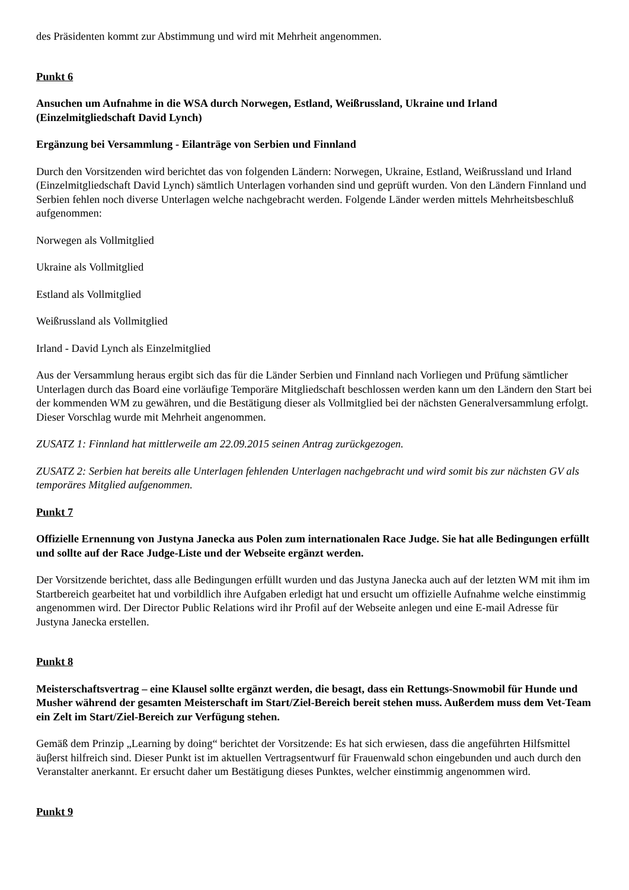des Präsidenten kommt zur Abstimmung und wird mit Mehrheit angenommen.
Punkt 6
Ansuchen um Aufnahme in die WSA durch Norwegen, Estland, Weißrussland, Ukraine und Irland (Einzelmitgliedschaft David Lynch)
Ergänzung bei Versammlung - Eilanträge von Serbien und Finnland
Durch den Vorsitzenden wird berichtet das von folgenden Ländern: Norwegen, Ukraine, Estland, Weißrussland und Irland (Einzelmitgliedschaft David Lynch) sämtlich Unterlagen vorhanden sind und geprüft wurden. Von den Ländern Finnland und Serbien fehlen noch diverse Unterlagen welche nachgebracht werden. Folgende Länder werden mittels Mehrheitsbeschluß aufgenommen:
Norwegen als Vollmitglied
Ukraine als Vollmitglied
Estland als Vollmitglied
Weißrussland als Vollmitglied
Irland - David Lynch als Einzelmitglied
Aus der Versammlung heraus ergibt sich das für die Länder Serbien und Finnland nach Vorliegen und Prüfung sämtlicher Unterlagen durch das Board eine vorläufige Temporäre Mitgliedschaft beschlossen werden kann um den Ländern den Start bei der kommenden WM zu gewähren, und die Bestätigung dieser als Vollmitglied bei der nächsten Generalversammlung erfolgt. Dieser Vorschlag wurde mit Mehrheit angenommen.
ZUSATZ 1: Finnland hat mittlerweile am 22.09.2015 seinen Antrag zurückgezogen.
ZUSATZ 2: Serbien hat bereits alle Unterlagen fehlenden Unterlagen nachgebracht und wird somit bis zur nächsten GV als temporäres Mitglied aufgenommen.
Punkt 7
Offizielle Ernennung von Justyna Janecka aus Polen zum internationalen Race Judge. Sie hat alle Bedingungen erfüllt und sollte auf der Race Judge-Liste und der Webseite ergänzt werden.
Der Vorsitzende berichtet, dass alle Bedingungen erfüllt wurden und das Justyna Janecka auch auf der letzten WM mit ihm im Startbereich gearbeitet hat und vorbildlich ihre Aufgaben erledigt hat und ersucht um offizielle Aufnahme welche einstimmig angenommen wird. Der Director Public Relations wird ihr Profil auf der Webseite anlegen und eine E-mail Adresse für Justyna Janecka erstellen.
Punkt 8
Meisterschaftsvertrag – eine Klausel sollte ergänzt werden, die besagt, dass ein Rettungs-Snowmobil für Hunde und Musher während der gesamten Meisterschaft im Start/Ziel-Bereich bereit stehen muss. Außerdem muss dem Vet-Team ein Zelt im Start/Ziel-Bereich zur Verfügung stehen.
Gemäß dem Prinzip „Learning by doing“ berichtet der Vorsitzende: Es hat sich erwiesen, dass die angeführten Hilfsmittel äuβerst hilfreich sind. Dieser Punkt ist im aktuellen Vertragsentwurf für Frauenwald schon eingebunden und auch durch den Veranstalter anerkannt. Er ersucht daher um Bestätigung dieses Punktes, welcher einstimmig angenommen wird.
Punkt 9